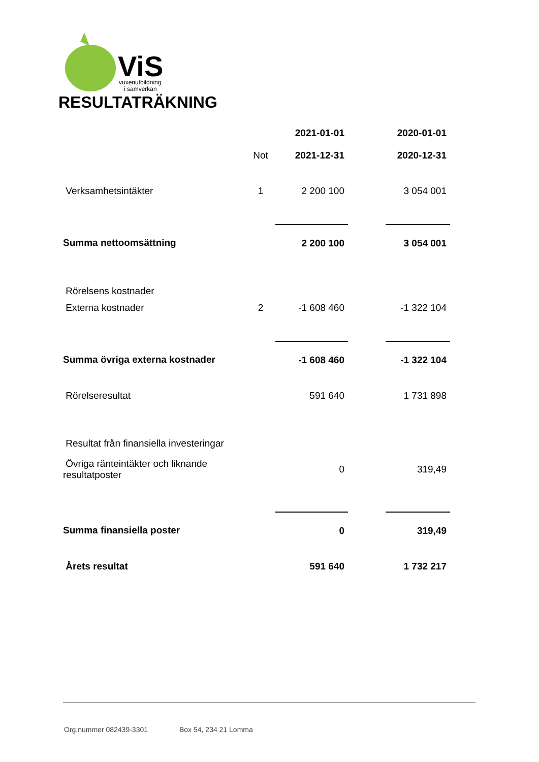ViS
vuxenutbildning
i samverkan
RESULTATRÄKNING
| | | 2021-01-01 | | 2020-01-01 |
| | Not | 2021-12-31 | | 2020-12-31 |
| Verksamhetsintäkter | 1 | 2 200 100 | | 3 054 001 |
| Summa nettoomsättning | | 2 200 100 | | 3 054 001 |
| Rörelsens kostnader | | | | |
| Externa kostnader | 2 | -1 608 460 | | -1 322 104 |
| Summa övriga externa kostnader | | -1 608 460 | | -1 322 104 |
| Rörelseresultat | | 591 640 | | 1 731 898 |
| Resultat från finansiella investeringar | | | | |
| Övriga ränteintäkter och liknande resultatposter | | 0 | | 319,49 |
| Summa finansiella poster | | 0 | | 319,49 |
| Årets resultat | | 591 640 | | 1 732 217 |
Org.nummer 082439-3301 Box 54, 234 21 Lomma